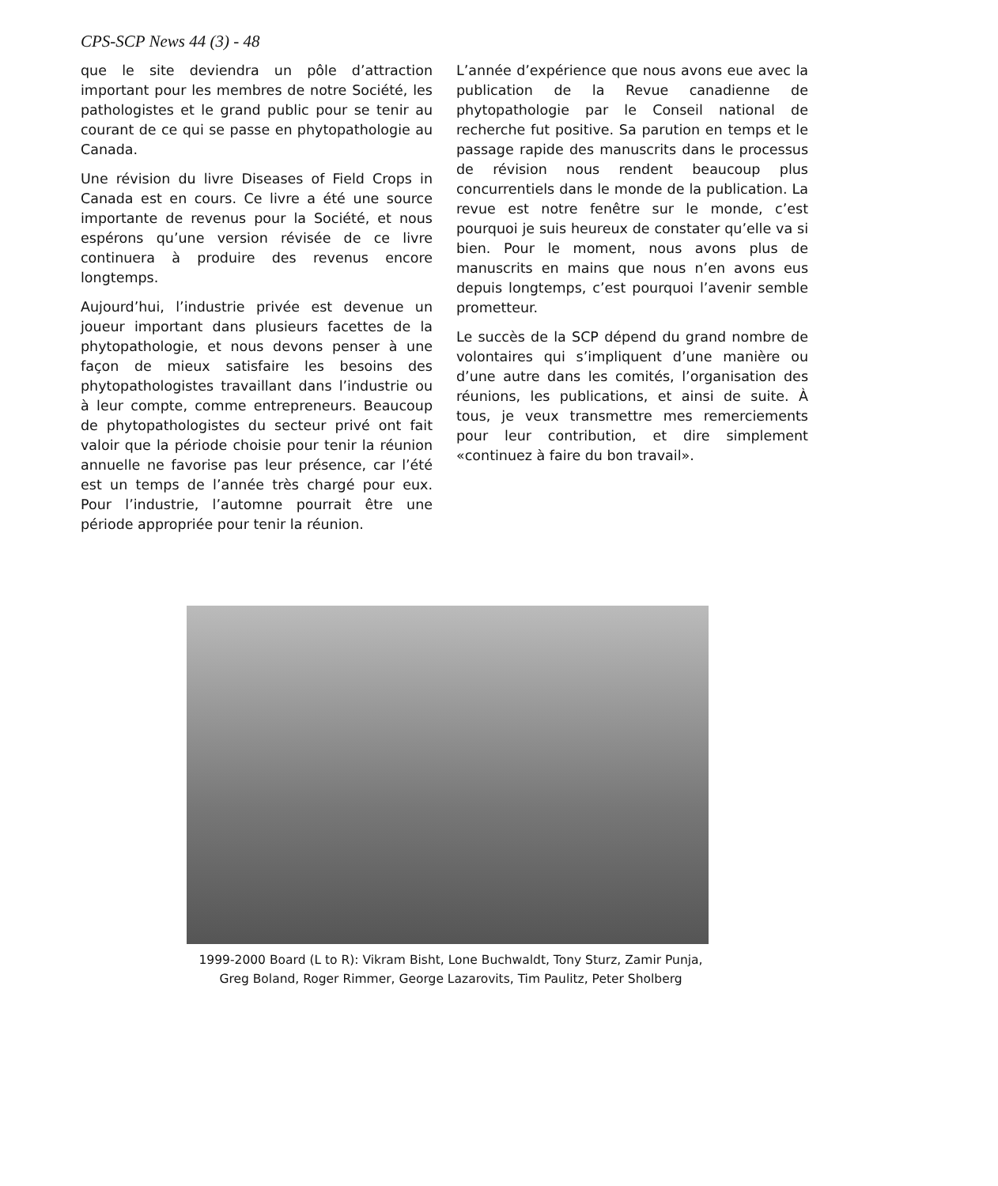CPS-SCP News 44 (3) - 48
que le site deviendra un pôle d’attraction important pour les membres de notre Société, les pathologistes et le grand public pour se tenir au courant de ce qui se passe en phytopathologie au Canada.
Une révision du livre Diseases of Field Crops in Canada est en cours. Ce livre a été une source importante de revenus pour la Société, et nous espérons qu’une version révisée de ce livre continuera à produire des revenus encore longtemps.
Aujourd’hui, l’industrie privée est devenue un joueur important dans plusieurs facettes de la phytopathologie, et nous devons penser à une façon de mieux satisfaire les besoins des phytopathologistes travaillant dans l’industrie ou à leur compte, comme entrepreneurs. Beaucoup de phytopathologistes du secteur privé ont fait valoir que la période choisie pour tenir la réunion annuelle ne favorise pas leur présence, car l’été est un temps de l’année très chargé pour eux. Pour l’industrie, l’automne pourrait être une période appropriée pour tenir la réunion.
L’année d’expérience que nous avons eue avec la publication de la Revue canadienne de phytopathologie par le Conseil national de recherche fut positive. Sa parution en temps et le passage rapide des manuscrits dans le processus de révision nous rendent beaucoup plus concurrentiels dans le monde de la publication. La revue est notre fenêtre sur le monde, c’est pourquoi je suis heureux de constater qu’elle va si bien. Pour le moment, nous avons plus de manuscrits en mains que nous n’en avons eus depuis longtemps, c’est pourquoi l’avenir semble prometteur.
Le succès de la SCP dépend du grand nombre de volontaires qui s’impliquent d’une manière ou d’une autre dans les comités, l’organisation des réunions, les publications, et ainsi de suite. À tous, je veux transmettre mes remerciements pour leur contribution, et dire simplement «continuez à faire du bon travail».
1999-2000 Board (L to R): Vikram Bisht, Lone Buchwaldt, Tony Sturz, Zamir Punja,
Greg Boland, Roger Rimmer, George Lazarovits, Tim Paulitz, Peter Sholberg